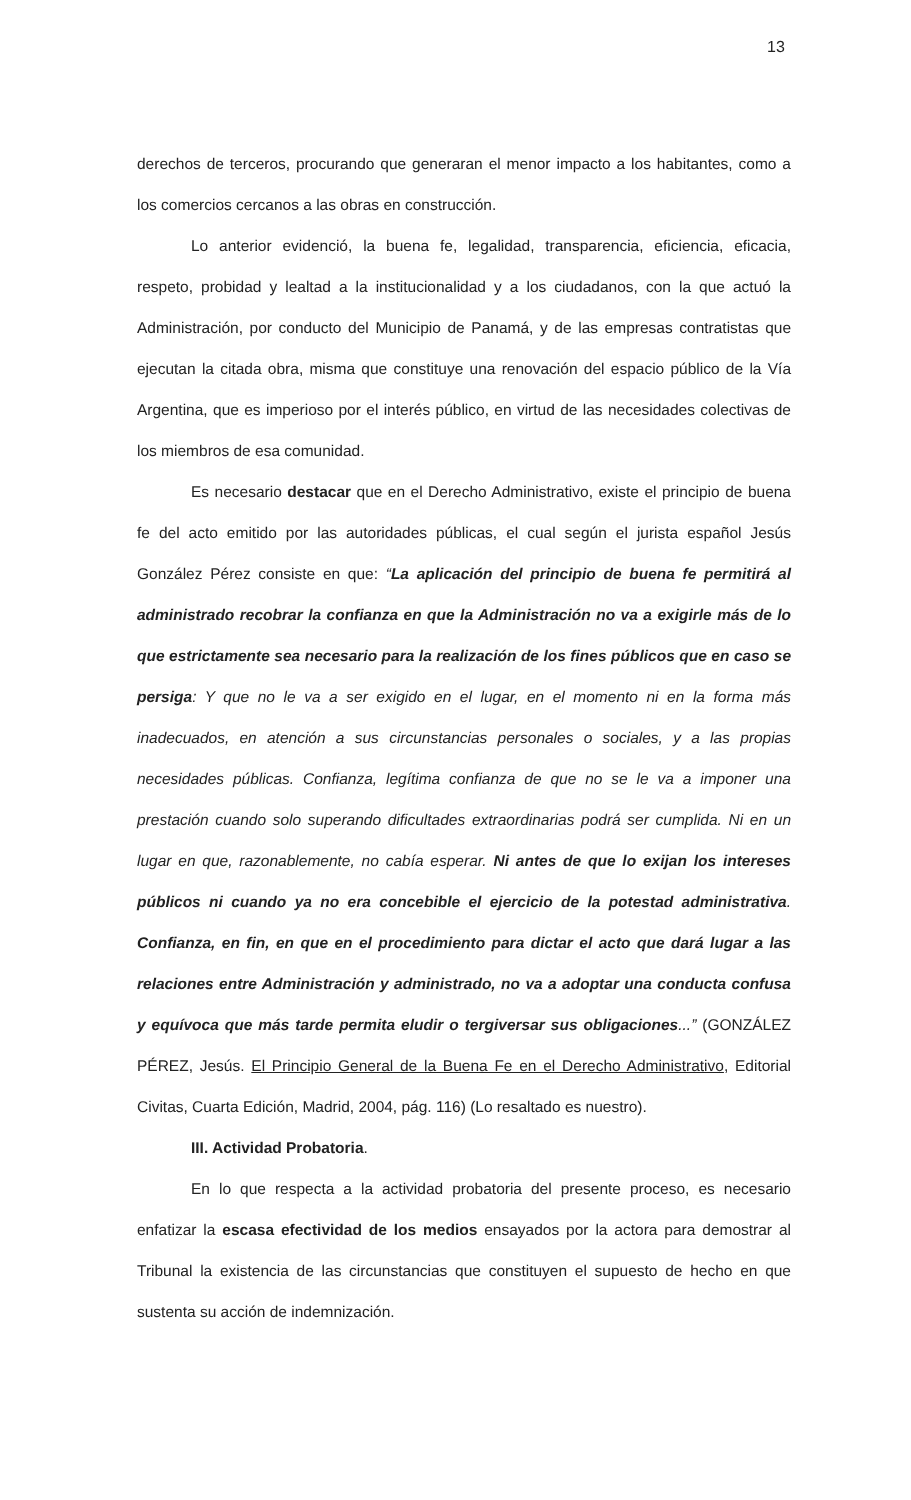13
derechos de terceros, procurando que generaran el menor impacto a los habitantes, como a los comercios cercanos a las obras en construcción.
Lo anterior evidenció, la buena fe, legalidad, transparencia, eficiencia, eficacia, respeto, probidad y lealtad a la institucionalidad y a los ciudadanos, con la que actuó la Administración, por conducto del Municipio de Panamá, y de las empresas contratistas que ejecutan la citada obra, misma que constituye una renovación del espacio público de la Vía Argentina, que es imperioso por el interés público, en virtud de las necesidades colectivas de los miembros de esa comunidad.
Es necesario destacar que en el Derecho Administrativo, existe el principio de buena fe del acto emitido por las autoridades públicas, el cual según el jurista español Jesús González Pérez consiste en que: “La aplicación del principio de buena fe permitirá al administrado recobrar la confianza en que la Administración no va a exigirle más de lo que estrictamente sea necesario para la realización de los fines públicos que en caso se persiga: Y que no le va a ser exigido en el lugar, en el momento ni en la forma más inadecuados, en atención a sus circunstancias personales o sociales, y a las propias necesidades públicas. Confianza, legítima confianza de que no se le va a imponer una prestación cuando solo superando dificultades extraordinarias podrá ser cumplida. Ni en un lugar en que, razonablemente, no cabía esperar. Ni antes de que lo exijan los intereses públicos ni cuando ya no era concebible el ejercicio de la potestad administrativa. Confianza, en fin, en que en el procedimiento para dictar el acto que dará lugar a las relaciones entre Administración y administrado, no va a adoptar una conducta confusa y equívoca que más tarde permita eludir o tergiversar sus obligaciones...” (GONZÁLEZ PÉREZ, Jesús. El Principio General de la Buena Fe en el Derecho Administrativo, Editorial Civitas, Cuarta Edición, Madrid, 2004, pág. 116) (Lo resaltado es nuestro).
III. Actividad Probatoria.
En lo que respecta a la actividad probatoria del presente proceso, es necesario enfatizar la escasa efectividad de los medios ensayados por la actora para demostrar al Tribunal la existencia de las circunstancias que constituyen el supuesto de hecho en que sustenta su acción de indemnización.